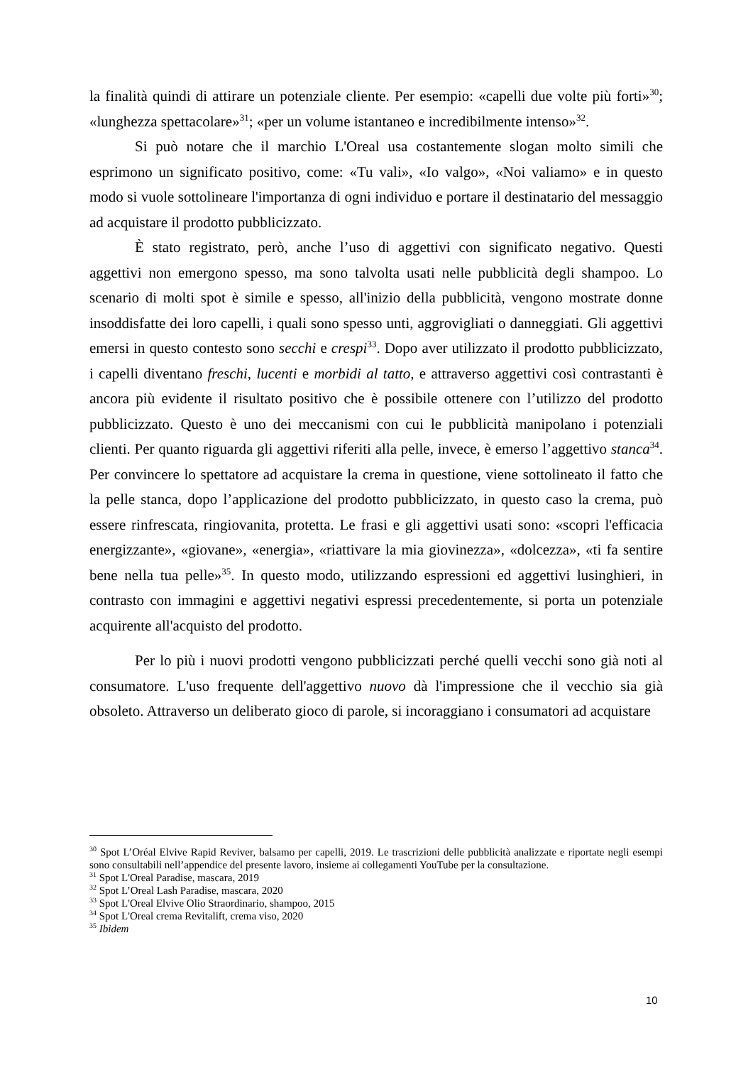la finalità quindi di attirare un potenziale cliente. Per esempio: «capelli due volte più forti»<sup>30</sup>; «lunghezza spettacolare»<sup>31</sup>; «per un volume istantaneo e incredibilmente intenso»<sup>32</sup>.
Si può notare che il marchio L'Oreal usa costantemente slogan molto simili che esprimono un significato positivo, come: «Tu vali», «Io valgo», «Noi valiamo» e in questo modo si vuole sottolineare l'importanza di ogni individuo e portare il destinatario del messaggio ad acquistare il prodotto pubblicizzato.
È stato registrato, però, anche l’uso di aggettivi con significato negativo. Questi aggettivi non emergono spesso, ma sono talvolta usati nelle pubblicità degli shampoo. Lo scenario di molti spot è simile e spesso, all'inizio della pubblicità, vengono mostrate donne insoddisfatte dei loro capelli, i quali sono spesso unti, aggrovigliati o danneggiati. Gli aggettivi emersi in questo contesto sono secchi e crespi<sup>33</sup>. Dopo aver utilizzato il prodotto pubblicizzato, i capelli diventano freschi, lucenti e morbidi al tatto, e attraverso aggettivi così contrastanti è ancora più evidente il risultato positivo che è possibile ottenere con l’utilizzo del prodotto pubblicizzato. Questo è uno dei meccanismi con cui le pubblicità manipolano i potenziali clienti. Per quanto riguarda gli aggettivi riferiti alla pelle, invece, è emerso l’aggettivo stanca<sup>34</sup>. Per convincere lo spettatore ad acquistare la crema in questione, viene sottolineato il fatto che la pelle stanca, dopo l’applicazione del prodotto pubblicizzato, in questo caso la crema, può essere rinfrescata, ringiovanita, protetta. Le frasi e gli aggettivi usati sono: «scopri l'efficacia energizzante», «giovane», «energia», «riattivare la mia giovinezza», «dolcezza», «ti fa sentire bene nella tua pelle»<sup>35</sup>. In questo modo, utilizzando espressioni ed aggettivi lusinghieri, in contrasto con immagini e aggettivi negativi espressi precedentemente, si porta un potenziale acquirente all'acquisto del prodotto.
Per lo più i nuovi prodotti vengono pubblicizzati perché quelli vecchi sono già noti al consumatore. L'uso frequente dell'aggettivo nuovo dà l'impressione che il vecchio sia già obsoleto. Attraverso un deliberato gioco di parole, si incoraggiano i consumatori ad acquistare
<sup>30</sup> Spot L’Oréal Elvive Rapid Reviver, balsamo per capelli, 2019. Le trascrizioni delle pubblicità analizzate e riportate negli esempi sono consultabili nell’appendice del presente lavoro, insieme ai collegamenti YouTube per la consultazione.
<sup>31</sup> Spot L'Oreal Paradise, mascara, 2019
<sup>32</sup> Spot L’Oreal Lash Paradise, mascara, 2020
<sup>33</sup> Spot L'Oreal Elvive Olio Straordinario, shampoo, 2015
<sup>34</sup> Spot L'Oreal crema Revitalift, crema viso, 2020
<sup>35</sup> Ibidem
10